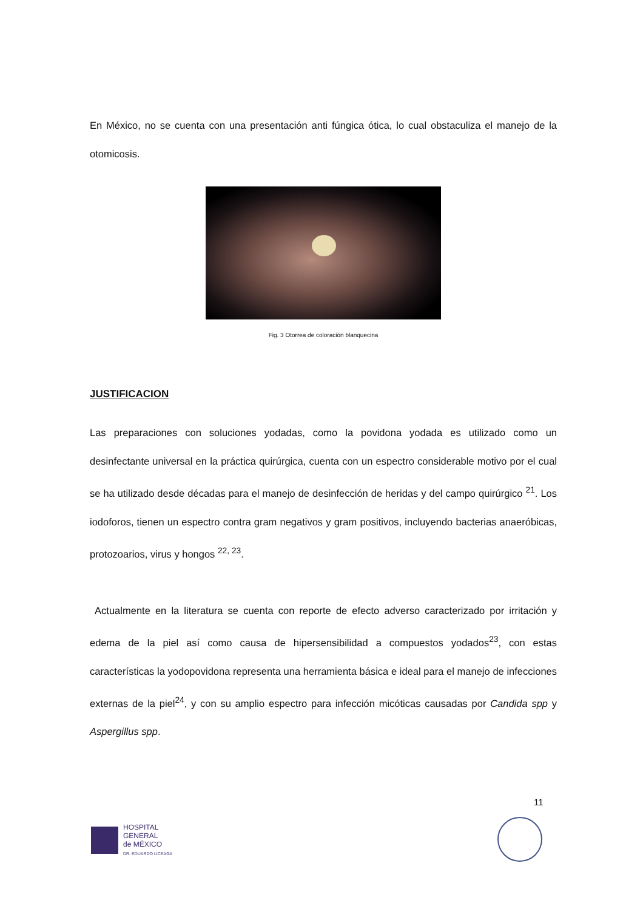En México, no se cuenta con una presentación anti fúngica ótica, lo cual obstaculiza el manejo de la otomicosis.
Fig. 3 Otorrea de coloración blanquecina
JUSTIFICACION
Las preparaciones con soluciones yodadas, como la povidona yodada es utilizado como un desinfectante universal en la práctica quirúrgica, cuenta con un espectro considerable motivo por el cual se ha utilizado desde décadas para el manejo de desinfección de heridas y del campo quirúrgico <sup>21</sup>. Los iodoforos, tienen un espectro contra gram negativos y gram positivos, incluyendo bacterias anaeróbicas, protozoarios, virus y hongos <sup>22, 23</sup>.
Actualmente en la literatura se cuenta con reporte de efecto adverso caracterizado por irritación y edema de la piel así como causa de hipersensibilidad a compuestos yodados<sup>23</sup>, con estas características la yodopovidona representa una herramienta básica e ideal para el manejo de infecciones externas de la piel<sup>24</sup>, y con su amplio espectro para infección micóticas causadas por Candida spp y Aspergillus spp.
11
HOSPITAL
GENERAL
de MÉXICO
DR. EDUARDO LICEAGA